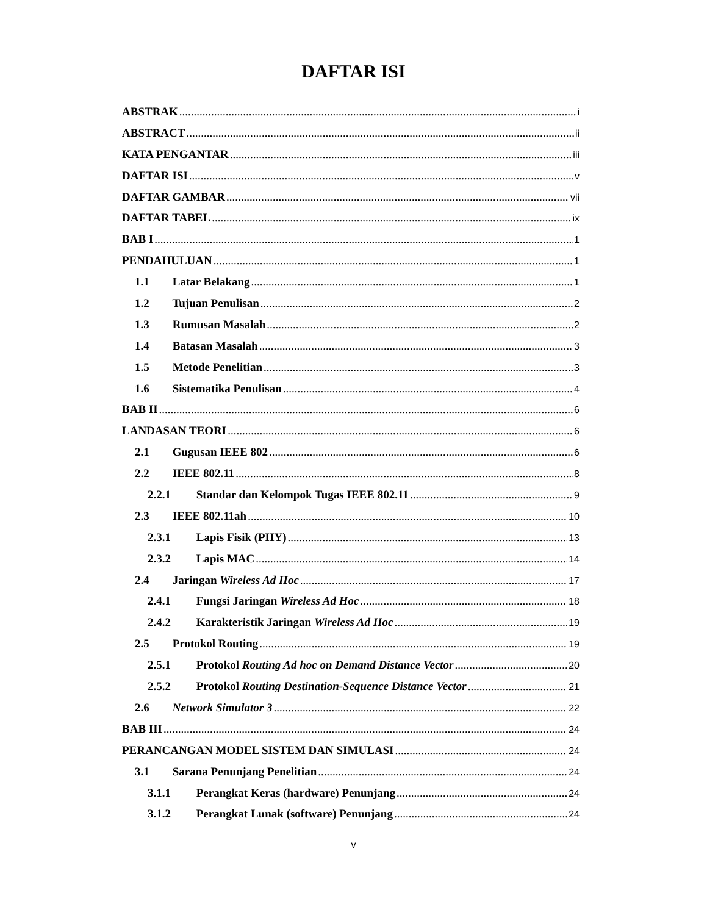DAFTAR ISI
ABSTRAK i
ABSTRACT ii
KATA PENGANTAR iii
DAFTAR ISI v
DAFTAR GAMBAR vii
DAFTAR TABEL ix
BAB I 1
PENDAHULUAN 1
1.1 Latar Belakang 1
1.2 Tujuan Penulisan 2
1.3 Rumusan Masalah 2
1.4 Batasan Masalah 3
1.5 Metode Penelitian 3
1.6 Sistematika Penulisan 4
BAB II 6
LANDASAN TEORI 6
2.1 Gugusan IEEE 802 6
2.2 IEEE 802.11 8
2.2.1 Standar dan Kelompok Tugas IEEE 802.11 9
2.3 IEEE 802.11ah 10
2.3.1 Lapis Fisik (PHY) 13
2.3.2 Lapis MAC 14
2.4 Jaringan Wireless Ad Hoc 17
2.4.1 Fungsi Jaringan Wireless Ad Hoc 18
2.4.2 Karakteristik Jaringan Wireless Ad Hoc 19
2.5 Protokol Routing 19
2.5.1 Protokol Routing Ad hoc on Demand Distance Vector 20
2.5.2 Protokol Routing Destination-Sequence Distance Vector 21
2.6 Network Simulator 3 22
BAB III 24
PERANCANGAN MODEL SISTEM DAN SIMULASI 24
3.1 Sarana Penunjang Penelitian 24
3.1.1 Perangkat Keras (hardware) Penunjang 24
3.1.2 Perangkat Lunak (software) Penunjang 24
v